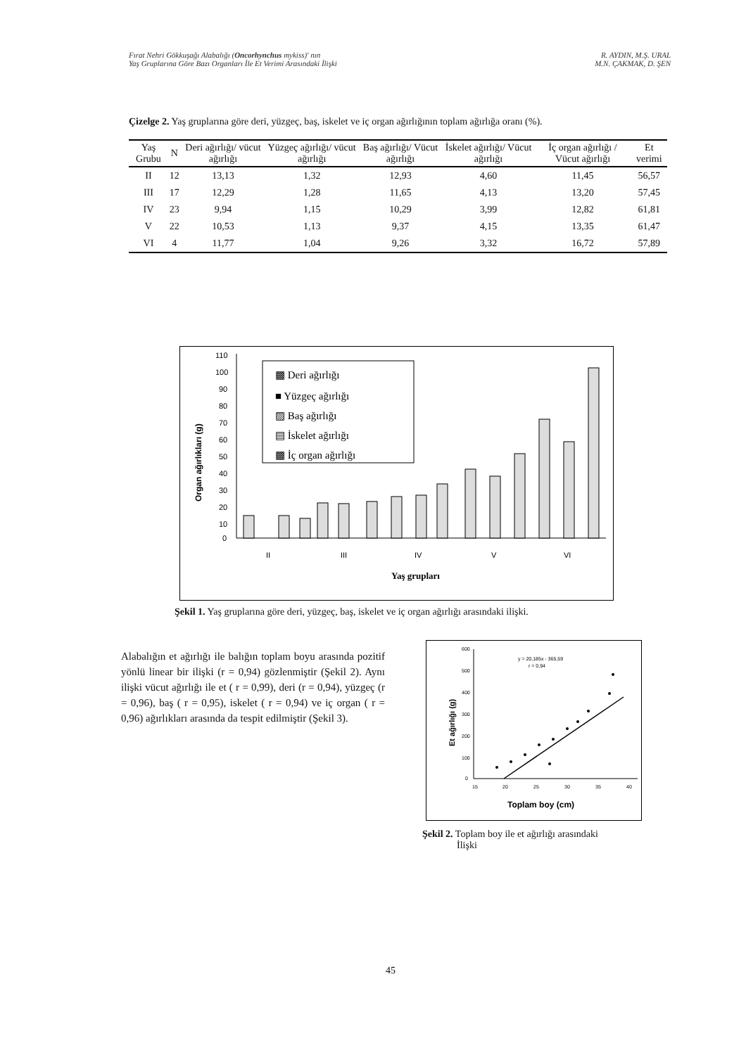Fırat Nehri Gökkuşağı Alabalığı (Oncorhynchus mykiss)' nın
Yaş Gruplarına Göre Bazı Organları İle Et Verimi Arasındaki İlişki
R. AYDIN, M.Ş. URAL
M.N. ÇAKMAK, D. ŞEN
Çizelge 2. Yaş gruplarına göre deri, yüzgeç, baş, iskelet ve iç organ ağırlığının toplam ağırlığa oranı (%).
| Yaş Grubu | N | Deri ağırlığı/ vücut ağırlığı | Yüzgeç ağırlığı/ vücut ağırlığı | Baş ağırlığı/ Vücut ağırlığı | İskelet ağırlığı/ Vücut ağırlığı | İç organ ağırlığı / Vücut ağırlığı | Et verimi |
| --- | --- | --- | --- | --- | --- | --- | --- |
| II | 12 | 13,13 | 1,32 | 12,93 | 4,60 | 11,45 | 56,57 |
| III | 17 | 12,29 | 1,28 | 11,65 | 4,13 | 13,20 | 57,45 |
| IV | 23 | 9,94 | 1,15 | 10,29 | 3,99 | 12,82 | 61,81 |
| V | 22 | 10,53 | 1,13 | 9,37 | 4,15 | 13,35 | 61,47 |
| VI | 4 | 11,77 | 1,04 | 9,26 | 3,32 | 16,72 | 57,89 |
Organ ağırlıkları (g)
110
100
90
80
70
60
50
40
30
20
10
0
II
III
IV
V
VI
Yaş grupları
▩ Deri ağırlığı
■ Yüzgeç ağırlığı
▨ Baş ağırlığı
▤ İskelet ağırlığı
▩ İç organ ağırlığı
Şekil 1. Yaş gruplarına göre deri, yüzgeç, baş, iskelet ve iç organ ağırlığı arasındaki ilişki.
Alabalığın et ağırlığı ile balığın toplam boyu arasında pozitif yönlü linear bir ilişki (r = 0,94) gözlenmiştir (Şekil 2). Aynı ilişki vücut ağırlığı ile et ( r = 0,99), deri (r = 0,94), yüzgeç (r = 0,96), baş ( r = 0,95), iskelet ( r = 0,94) ve iç organ ( r = 0,96) ağırlıkları arasında da tespit edilmiştir (Şekil 3).
Et ağırlığı (g)
600
500
400
300
200
100
0
15
20
25
30
35
40
y = 20,185x - 365,59
r = 0,94
Toplam boy (cm)
Şekil 2. Toplam boy ile et ağırlığı arasındaki
İlişki
45